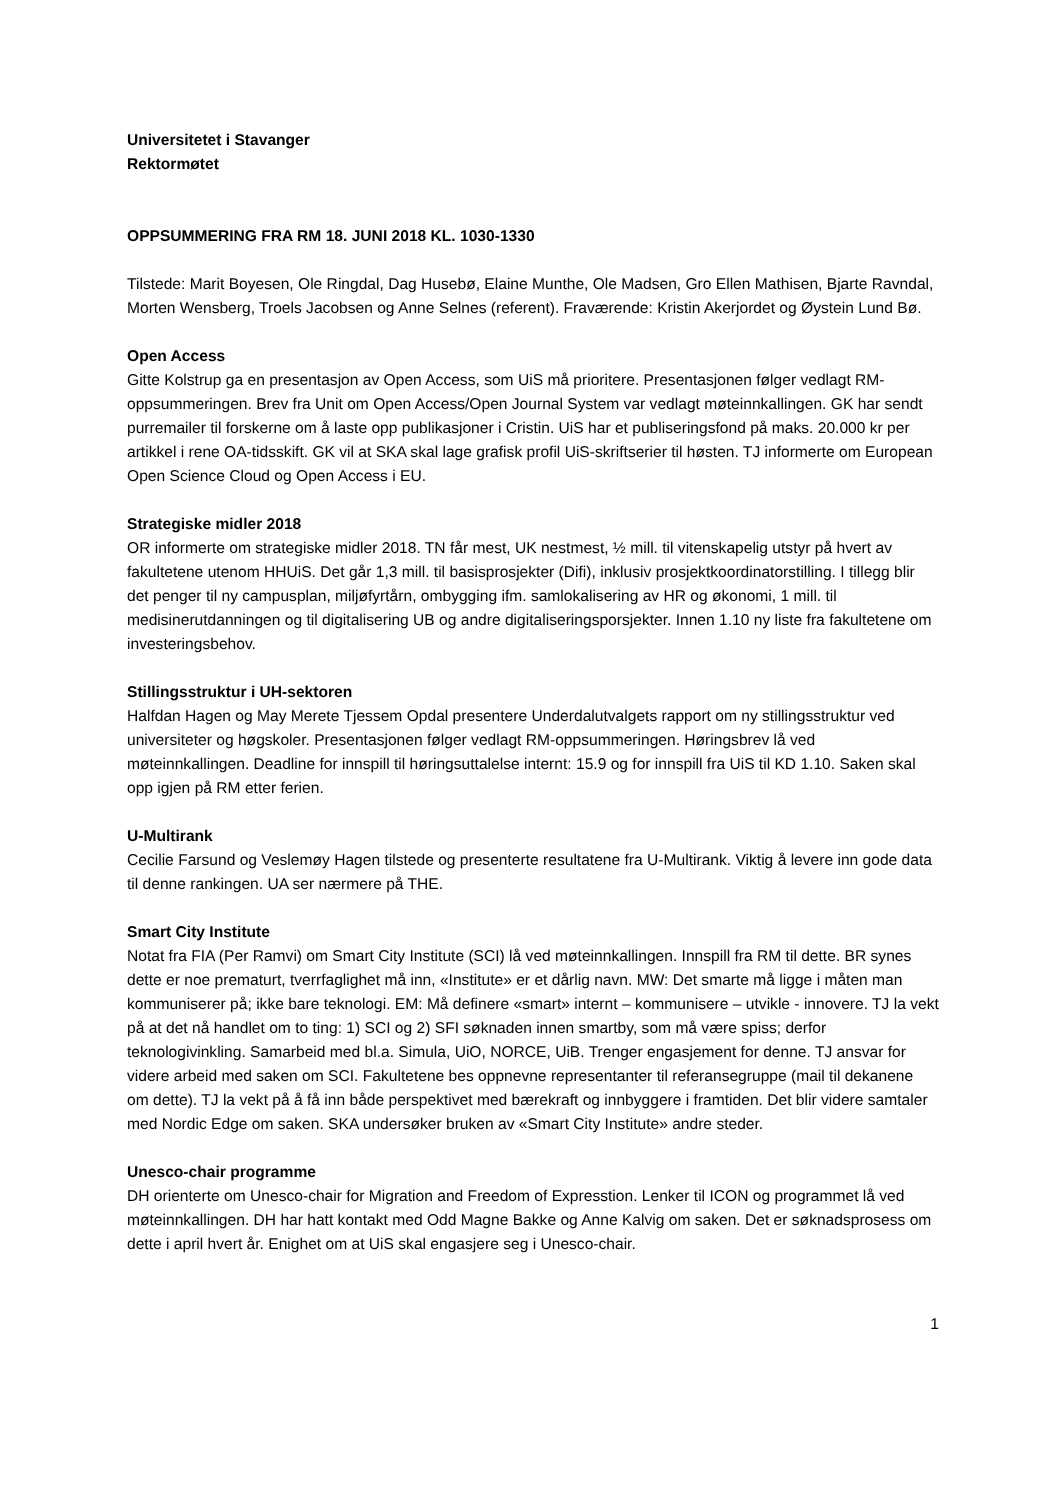Universitetet i Stavanger
Rektormøtet
OPPSUMMERING FRA RM 18. JUNI 2018 KL. 1030-1330
Tilstede: Marit Boyesen, Ole Ringdal, Dag Husebø, Elaine Munthe, Ole Madsen, Gro Ellen Mathisen, Bjarte Ravndal, Morten Wensberg, Troels Jacobsen og Anne Selnes (referent). Fraværende: Kristin Akerjordet og Øystein Lund Bø.
Open Access
Gitte Kolstrup ga en presentasjon av Open Access, som UiS må prioritere. Presentasjonen følger vedlagt RM-oppsummeringen. Brev fra Unit om Open Access/Open Journal System var vedlagt møteinnkallingen. GK har sendt purremailer til forskerne om å laste opp publikasjoner i Cristin. UiS har et publiseringsfond på maks. 20.000 kr per artikkel i rene OA-tidsskift. GK vil at SKA skal lage grafisk profil UiS-skriftserier til høsten. TJ informerte om European Open Science Cloud og Open Access i EU.
Strategiske midler 2018
OR informerte om strategiske midler 2018. TN får mest, UK nestmest, ½ mill. til vitenskapelig utstyr på hvert av fakultetene utenom HHUiS. Det går 1,3 mill. til basisprosjekter (Difi), inklusiv prosjektkoordinatorstilling. I tillegg blir det penger til ny campusplan, miljøfyrtårn, ombygging ifm. samlokalisering av HR og økonomi, 1 mill. til medisinerutdanningen og til digitalisering UB og andre digitaliseringsporsjekter. Innen 1.10 ny liste fra fakultetene om investeringsbehov.
Stillingsstruktur i UH-sektoren
Halfdan Hagen og May Merete Tjessem Opdal presentere Underdalutvalgets rapport om ny stillingsstruktur ved universiteter og høgskoler. Presentasjonen følger vedlagt RM-oppsummeringen. Høringsbrev lå ved møteinnkallingen. Deadline for innspill til høringsuttalelse internt: 15.9 og for innspill fra UiS til KD 1.10. Saken skal opp igjen på RM etter ferien.
U-Multirank
Cecilie Farsund og Veslemøy Hagen tilstede og presenterte resultatene fra U-Multirank. Viktig å levere inn gode data til denne rankingen. UA ser nærmere på THE.
Smart City Institute
Notat fra FIA (Per Ramvi) om Smart City Institute (SCI) lå ved møteinnkallingen. Innspill fra RM til dette. BR synes dette er noe prematurt, tverrfaglighet må inn, «Institute» er et dårlig navn. MW: Det smarte må ligge i måten man kommuniserer på; ikke bare teknologi. EM: Må definere «smart» internt – kommunisere – utvikle - innovere. TJ la vekt på at det nå handlet om to ting: 1) SCI og 2) SFI søknaden innen smartby, som må være spiss; derfor teknologivinkling. Samarbeid med bl.a. Simula, UiO, NORCE, UiB. Trenger engasjement for denne. TJ ansvar for videre arbeid med saken om SCI. Fakultetene bes oppnevne representanter til referansegruppe (mail til dekanene om dette). TJ la vekt på å få inn både perspektivet med bærekraft og innbyggere i framtiden. Det blir videre samtaler med Nordic Edge om saken. SKA undersøker bruken av «Smart City Institute» andre steder.
Unesco-chair programme
DH orienterte om Unesco-chair for Migration and Freedom of Expresstion. Lenker til ICON og programmet lå ved møteinnkallingen. DH har hatt kontakt med Odd Magne Bakke og Anne Kalvig om saken. Det er søknadsprosess om dette i april hvert år. Enighet om at UiS skal engasjere seg i Unesco-chair.
1